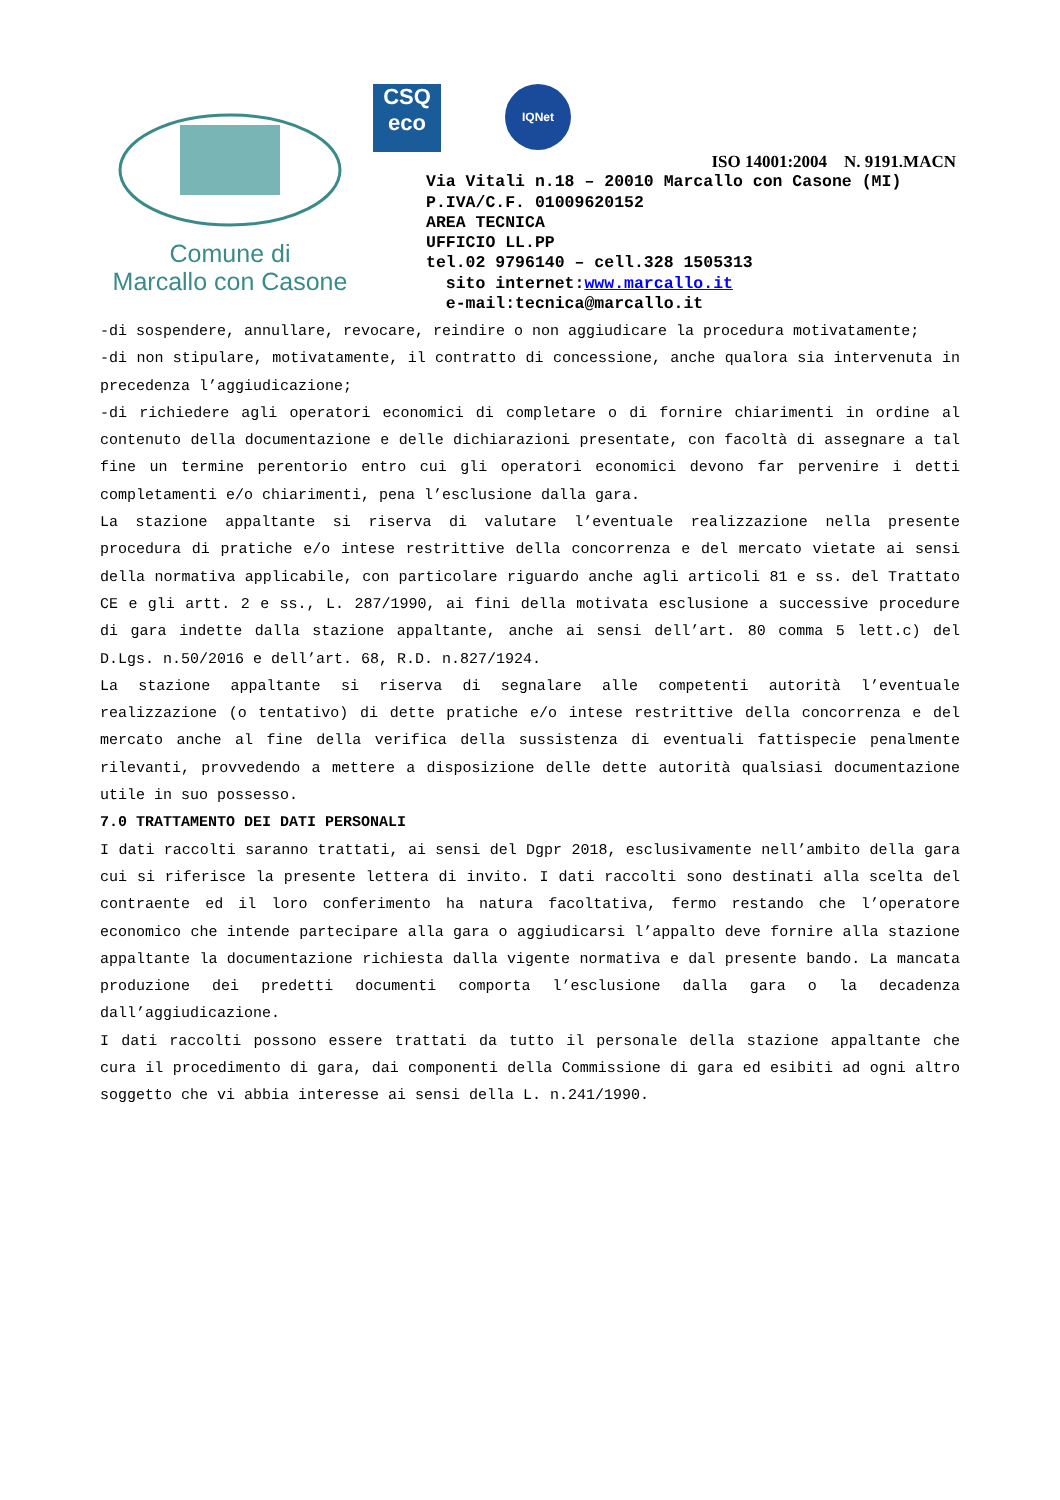Comune di
Marcallo con Casone
CSQ
eco
IQNet
ISO 14001:2004 N. 9191.MACN
Via Vitali n.18 – 20010 Marcallo con Casone (MI)
P.IVA/C.F. 01009620152
AREA TECNICA
UFFICIO LL.PP
tel.02 9796140 – cell.328 1505313
sito internet:www.marcallo.it
e-mail:tecnica@marcallo.it
-di sospendere, annullare, revocare, reindire o non aggiudicare la procedura motivatamente;
-di non stipulare, motivatamente, il contratto di concessione, anche qualora sia intervenuta in precedenza l’aggiudicazione;
-di richiedere agli operatori economici di completare o di fornire chiarimenti in ordine al contenuto della documentazione e delle dichiarazioni presentate, con facoltà di assegnare a tal fine un termine perentorio entro cui gli operatori economici devono far pervenire i detti completamenti e/o chiarimenti, pena l’esclusione dalla gara.
La stazione appaltante si riserva di valutare l’eventuale realizzazione nella presente procedura di pratiche e/o intese restrittive della concorrenza e del mercato vietate ai sensi della normativa applicabile, con particolare riguardo anche agli articoli 81 e ss. del Trattato CE e gli artt. 2 e ss., L. 287/1990, ai fini della motivata esclusione a successive procedure di gara indette dalla stazione appaltante, anche ai sensi dell’art. 80 comma 5 lett.c) del D.Lgs. n.50/2016 e dell’art. 68, R.D. n.827/1924.
La stazione appaltante si riserva di segnalare alle competenti autorità l’eventuale realizzazione (o tentativo) di dette pratiche e/o intese restrittive della concorrenza e del mercato anche al fine della verifica della sussistenza di eventuali fattispecie penalmente rilevanti, provvedendo a mettere a disposizione delle dette autorità qualsiasi documentazione utile in suo possesso.
7.0 TRATTAMENTO DEI DATI PERSONALI
I dati raccolti saranno trattati, ai sensi del Dgpr 2018, esclusivamente nell’ambito della gara cui si riferisce la presente lettera di invito. I dati raccolti sono destinati alla scelta del contraente ed il loro conferimento ha natura facoltativa, fermo restando che l’operatore economico che intende partecipare alla gara o aggiudicarsi l’appalto deve fornire alla stazione appaltante la documentazione richiesta dalla vigente normativa e dal presente bando. La mancata produzione dei predetti documenti comporta l’esclusione dalla gara o la decadenza dall’aggiudicazione.
I dati raccolti possono essere trattati da tutto il personale della stazione appaltante che cura il procedimento di gara, dai componenti della Commissione di gara ed esibiti ad ogni altro soggetto che vi abbia interesse ai sensi della L. n.241/1990.